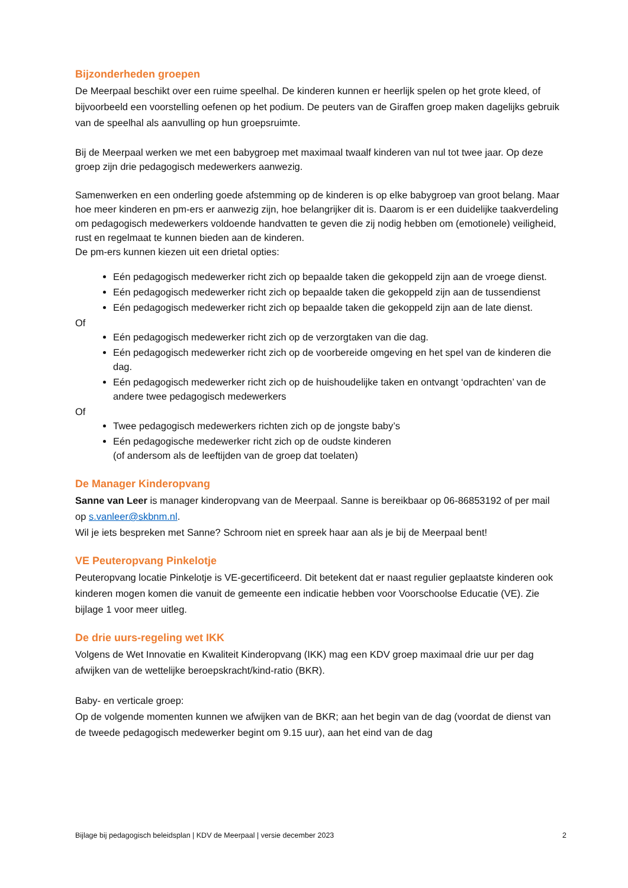Bijzonderheden groepen
De Meerpaal beschikt over een ruime speelhal. De kinderen kunnen er heerlijk spelen op het grote kleed, of bijvoorbeeld een voorstelling oefenen op het podium. De peuters van de Giraffen groep maken dagelijks gebruik van de speelhal als aanvulling op hun groepsruimte.
Bij de Meerpaal werken we met een babygroep met maximaal twaalf kinderen van nul tot twee jaar. Op deze groep zijn drie pedagogisch medewerkers aanwezig.
Samenwerken en een onderling goede afstemming op de kinderen is op elke babygroep van groot belang. Maar hoe meer kinderen en pm-ers er aanwezig zijn, hoe belangrijker dit is. Daarom is er een duidelijke taakverdeling om pedagogisch medewerkers voldoende handvatten te geven die zij nodig hebben om (emotionele) veiligheid, rust en regelmaat te kunnen bieden aan de kinderen.
De pm-ers kunnen kiezen uit een drietal opties:
Eén pedagogisch medewerker richt zich op bepaalde taken die gekoppeld zijn aan de vroege dienst.
Eén pedagogisch medewerker richt zich op bepaalde taken die gekoppeld zijn aan de tussendienst
Eén pedagogisch medewerker richt zich op bepaalde taken die gekoppeld zijn aan de late dienst.
Of
Eén pedagogisch medewerker richt zich op de verzorgtaken van die dag.
Eén pedagogisch medewerker richt zich op de voorbereide omgeving en het spel van de kinderen die dag.
Eén pedagogisch medewerker richt zich op de huishoudelijke taken en ontvangt ‘opdrachten’ van de andere twee pedagogisch medewerkers
Of
Twee pedagogisch medewerkers richten zich op de jongste baby’s
Eén pedagogische medewerker richt zich op de oudste kinderen
(of andersom als de leeftijden van de groep dat toelaten)
De Manager Kinderopvang
Sanne van Leer is manager kinderopvang van de Meerpaal. Sanne is bereikbaar op 06-86853192 of per mail op s.vanleer@skbnm.nl.
Wil je iets bespreken met Sanne? Schroom niet en spreek haar aan als je bij de Meerpaal bent!
VE Peuteropvang Pinkelotje
Peuteropvang locatie Pinkelotje is VE-gecertificeerd. Dit betekent dat er naast regulier geplaatste kinderen ook kinderen mogen komen die vanuit de gemeente een indicatie hebben voor Voorschoolse Educatie (VE). Zie bijlage 1 voor meer uitleg.
De drie uurs-regeling wet IKK
Volgens de Wet Innovatie en Kwaliteit Kinderopvang (IKK) mag een KDV groep maximaal drie uur per dag afwijken van de wettelijke beroepskracht/kind-ratio (BKR).
Baby- en verticale groep:
Op de volgende momenten kunnen we afwijken van de BKR; aan het begin van de dag (voordat de dienst van de tweede pedagogisch medewerker begint om 9.15 uur), aan het eind van de dag
Bijlage bij pedagogisch beleidsplan | KDV de Meerpaal | versie december 2023 2